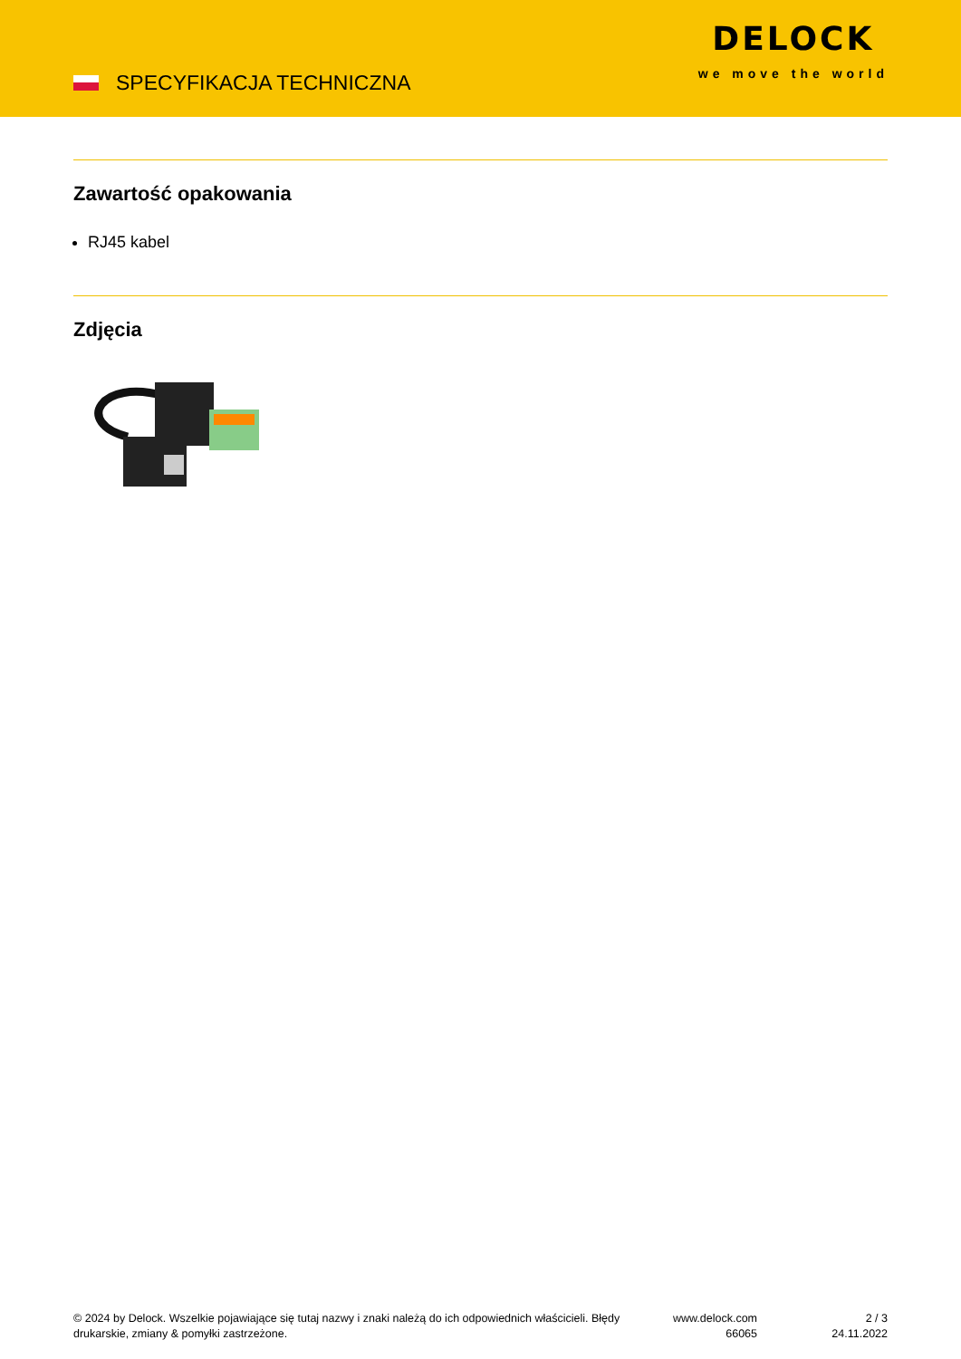SPECYFIKACJA TECHNICZNA
DELOCK
we move the world
Zawartość opakowania
RJ45 kabel
Zdjęcia
© 2024 by Delock. Wszelkie pojawiające się tutaj nazwy i znaki należą do ich odpowiednich właścicieli. Błędy drukarskie, zmiany & pomyłki zastrzeżone.
www.delock.com
66065
2 / 3
24.11.2022